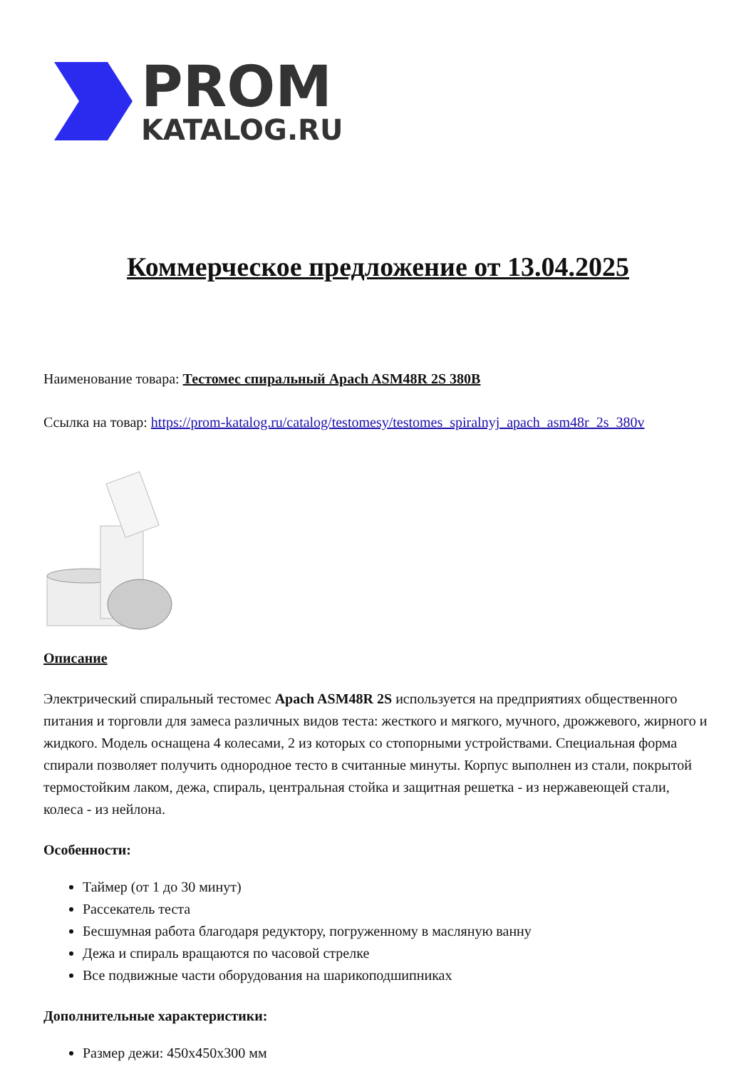PROM
KATALOG.RU
Коммерческое предложение от 13.04.2025
Наименование товара: Тестомес спиральный Apach ASM48R 2S 380В
Ссылка на товар: https://prom-katalog.ru/catalog/testomesy/testomes_spiralnyj_apach_asm48r_2s_380v
Описание
Электрический спиральный тестомес Apach ASM48R 2S используется на предприятиях общественного питания и торговли для замеса различных видов теста: жесткого и мягкого, мучного, дрожжевого, жирного и жидкого. Модель оснащена 4 колесами, 2 из которых со стопорными устройствами. Специальная форма спирали позволяет получить однородное тесто в считанные минуты. Корпус выполнен из стали, покрытой термостойким лаком, дежа, спираль, центральная стойка и защитная решетка - из нержавеющей стали, колеса - из нейлона.
Особенности:
Таймер (от 1 до 30 минут)
Рассекатель теста
Бесшумная работа благодаря редуктору, погруженному в масляную ванну
Дежа и спираль вращаются по часовой стрелке
Все подвижные части оборудования на шарикоподшипниках
Дополнительные характеристики:
Размер дежи: 450x450x300 мм